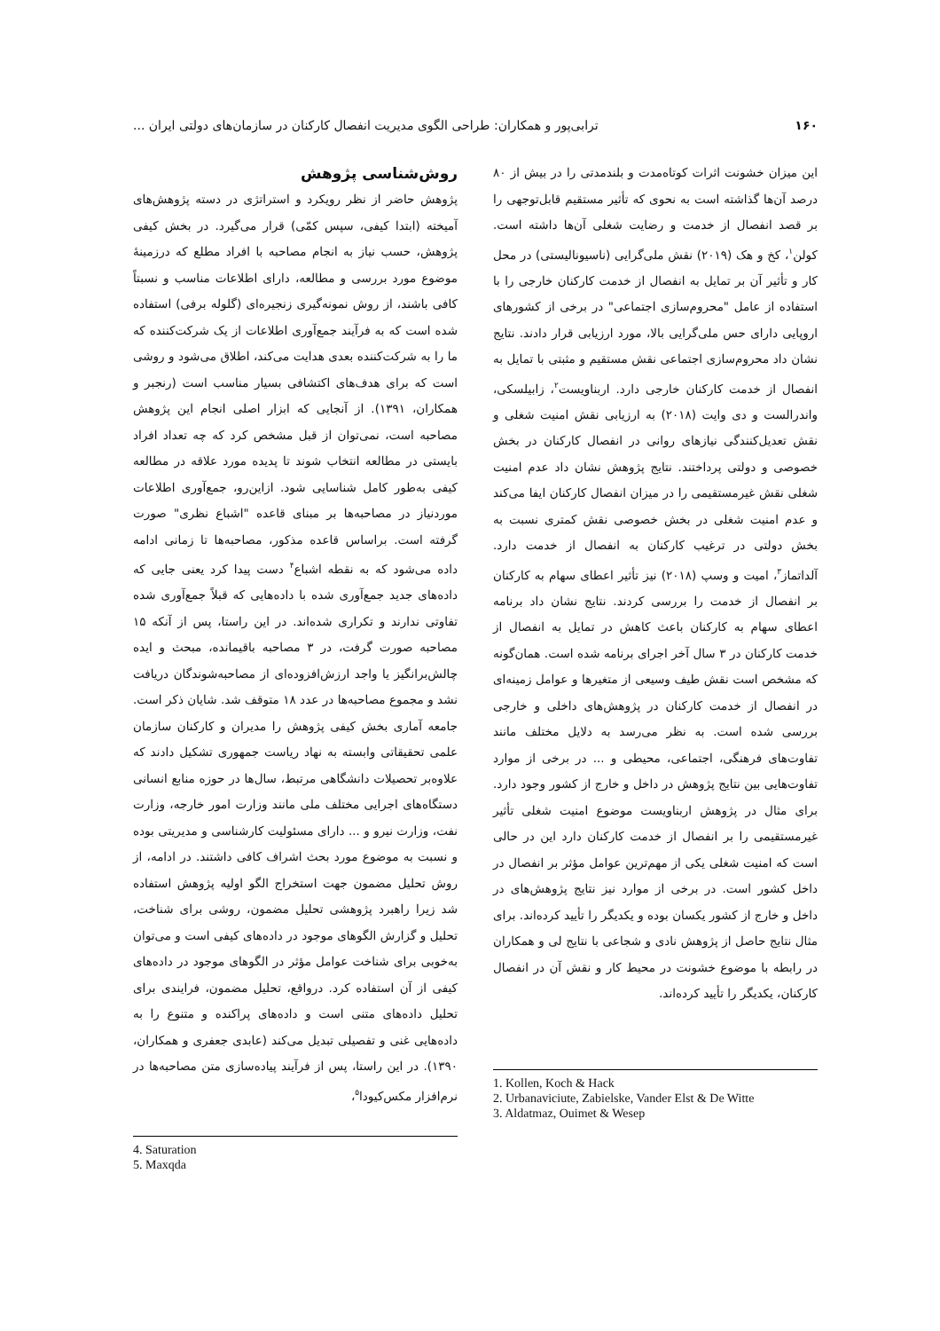۱۶۰ ترابی‌پور و همکاران: طراحی الگوی مدیریت انفصال کارکنان در سازمان‌های دولتی ایران ...
این میزان خشونت اثرات کوتاه‌مدت و بلندمدتی را در بیش از ۸۰ درصد آن‌ها گذاشته است به نحوی که تأثیر مستقیم قابل‌توجهی را بر قصد انفصال از خدمت و رضایت شغلی آن‌ها داشته است. کولن<sup>۱</sup>، کخ و هک (۲۰۱۹) نقش ملی‌گرایی (ناسیونالیستی) در محل کار و تأثیر آن بر تمایل به انفصال از خدمت کارکنان خارجی را با استفاده از عامل "محروم‌سازی اجتماعی" در برخی از کشورهای اروپایی دارای حس ملی‌گرایی بالا، مورد ارزیابی قرار دادند. نتایج نشان داد محروم‌سازی اجتماعی نقش مستقیم و مثبتی با تمایل به انفصال از خدمت کارکنان خارجی دارد. اربناویست<sup>۲</sup>، زابیلسکی، واندرالست و دی وایت (۲۰۱۸) به ارزیابی نقش امنیت شغلی و نقش تعدیل‌کنندگی نیازهای روانی در انفصال کارکنان در بخش خصوصی و دولتی پرداختند. نتایج پژوهش نشان داد عدم امنیت شغلی نقش غیرمستقیمی را در میزان انفصال کارکنان ایفا می‌کند و عدم امنیت شغلی در بخش خصوصی نقش کمتری نسبت به بخش دولتی در ترغیب کارکنان به انفصال از خدمت دارد. آلداتماز<sup>۳</sup>، امیت و وسپ (۲۰۱۸) نیز تأثیر اعطای سهام به کارکنان بر انفصال از خدمت را بررسی کردند. نتایج نشان داد برنامه اعطای سهام به کارکنان باعث کاهش در تمایل به انفصال از خدمت کارکنان در ۳ سال آخر اجرای برنامه شده است. همان‌گونه که مشخص است نقش طیف وسیعی از متغیرها و عوامل زمینه‌ای در انفصال از خدمت کارکنان در پژوهش‌های داخلی و خارجی بررسی شده است. به نظر می‌رسد به دلایل مختلف مانند تفاوت‌های فرهنگی، اجتماعی، محیطی و ... در برخی از موارد تفاوت‌هایی بین نتایج پژوهش در داخل و خارج از کشور وجود دارد. برای مثال در پژوهش اربناویست موضوع امنیت شغلی تأثیر غیرمستقیمی را بر انفصال از خدمت کارکنان دارد این در حالی است که امنیت شغلی یکی از مهم‌ترین عوامل مؤثر بر انفصال در داخل کشور است. در برخی از موارد نیز نتایج پژوهش‌های در داخل و خارج از کشور یکسان بوده و یکدیگر را تأیید کرده‌اند. برای مثال نتایج حاصل از پژوهش نادی و شجاعی با نتایج لی و همکاران در رابطه با موضوع خشونت در محیط کار و نقش آن در انفصال کارکنان، یکدیگر را تأیید کرده‌اند.
1. Kollen, Koch & Hack
2. Urbanaviciute, Zabielske, Vander Elst & De Witte
3. Aldatmaz, Ouimet & Wesep
روش‌شناسی پژوهش
پژوهش حاضر از نظر رویکرد و استراتژی در دسته پژوهش‌های آمیخته (ابتدا کیفی، سپس کمّی) قرار می‌گیرد. در بخش کیفی پژوهش، حسب نیاز به انجام مصاحبه با افراد مطلع که درزمینهٔ موضوع مورد بررسی و مطالعه، دارای اطلاعات مناسب و نسبتاً کافی باشند، از روش نمونه‌گیری زنجیره‌ای (گلوله برفی) استفاده شده است که به فرآیند جمع‌آوری اطلاعات از یک شرکت‌کننده که ما را به شرکت‌کننده بعدی هدایت می‌کند، اطلاق می‌شود و روشی است که برای هدف‌های اکتشافی بسیار مناسب است (رنجبر و همکاران، ۱۳۹۱). از آنجایی که ابزار اصلی انجام این پژوهش مصاحبه است، نمی‌توان از قبل مشخص کرد که چه تعداد افراد بایستی در مطالعه انتخاب شوند تا پدیده مورد علاقه در مطالعه کیفی به‌طور کامل شناسایی شود. ازاین‌رو، جمع‌آوری اطلاعات موردنیاز در مصاحبه‌ها بر مبنای قاعده "اشباع نظری" صورت گرفته است. براساس قاعده مذکور، مصاحبه‌ها تا زمانی ادامه داده می‌شود که به نقطه اشباع<sup>۴</sup> دست پیدا کرد یعنی جایی که داده‌های جدید جمع‌آوری شده با داده‌هایی که قبلاً جمع‌آوری شده تفاوتی ندارند و تکراری شده‌اند. در این راستا، پس از آنکه ۱۵ مصاحبه صورت گرفت، در ۳ مصاحبه باقیمانده، مبحث و ایده چالش‌برانگیز یا واجد ارزش‌افزوده‌ای از مصاحبه‌شوندگان دریافت نشد و مجموع مصاحبه‌ها در عدد ۱۸ متوقف شد. شایان ذکر است. جامعه آماری بخش کیفی پژوهش را مدیران و کارکنان سازمان علمی تحقیقاتی وابسته به نهاد ریاست جمهوری تشکیل دادند که علاوه‌بر تحصیلات دانشگاهی مرتبط، سال‌ها در حوزه منابع انسانی دستگاه‌های اجرایی مختلف ملی مانند وزارت امور خارجه، وزارت نفت، وزارت نیرو و ... دارای مسئولیت کارشناسی و مدیریتی بوده و نسبت به موضوع مورد بحث اشراف کافی داشتند. در ادامه، از روش تحلیل مضمون جهت استخراج الگو اولیه پژوهش استفاده شد زیرا راهبرد پژوهشی تحلیل مضمون، روشی برای شناخت، تحلیل و گزارش الگوهای موجود در داده‌های کیفی است و می‌توان به‌خوبی برای شناخت عوامل مؤثر در الگوهای موجود در داده‌های کیفی از آن استفاده کرد. درواقع، تحلیل مضمون، فرایندی برای تحلیل داده‌های متنی است و داده‌های پراکنده و متنوع را به داده‌هایی غنی و تفصیلی تبدیل می‌کند (عابدی جعفری و همکاران، ۱۳۹۰). در این راستا، پس از فرآیند پیاده‌سازی متن مصاحبه‌ها در نرم‌افزار مکس‌کیودا<sup>۵</sup>،
4. Saturation
5. Maxqda